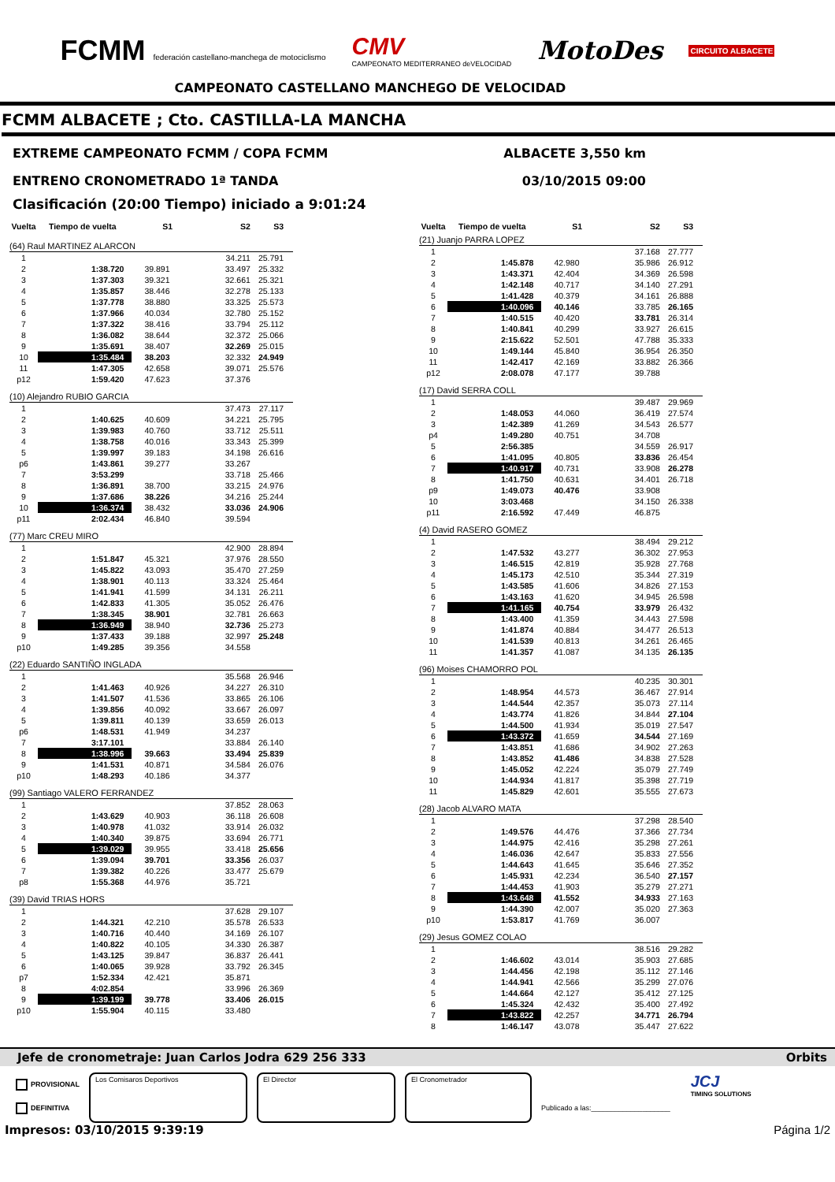FCMM federación castellano-manchega de motociclismo
CMV
CAMPEONATO MEDITERRANEO deVELOCIDAD
MotoDes
CIRCUITO ALBACETE
CAMPEONATO CASTELLANO MANCHEGO DE VELOCIDAD
FCMM ALBACETE ; Cto. CASTILLA-LA MANCHA
EXTREME CAMPEONATO FCMM / COPA FCMM
ALBACETE 3,550 km
ENTRENO CRONOMETRADO 1ª TANDA 03/10/2015 09:00
Clasificación (20:00 Tiempo) iniciado a 9:01:24
| Vuelta | Tiempo de vuelta | S1 | S2 | S3 |
| --- | --- | --- | --- | --- |
| (64) Raul MARTINEZ ALARCON | | | | |
| 1 | | | 34.211 | 25.791 |
| 2 | 1:38.720 | 39.891 | 33.497 | 25.332 |
| 3 | 1:37.303 | 39.321 | 32.661 | 25.321 |
| 4 | 1:35.857 | 38.446 | 32.278 | 25.133 |
| 5 | 1:37.778 | 38.880 | 33.325 | 25.573 |
| 6 | 1:37.966 | 40.034 | 32.780 | 25.152 |
| 7 | 1:37.322 | 38.416 | 33.794 | 25.112 |
| 8 | 1:36.082 | 38.644 | 32.372 | 25.066 |
| 9 | 1:35.691 | 38.407 | 32.269 | 25.015 |
| 10 | 1:35.484 | 38.203 | 32.332 | 24.949 |
| 11 | 1:47.305 | 42.658 | 39.071 | 25.576 |
| p12 | 1:59.420 | 47.623 | 37.376 | |
| (10) Alejandro RUBIO GARCIA | | | | |
| 1 | | | 37.473 | 27.117 |
| 2 | 1:40.625 | 40.609 | 34.221 | 25.795 |
| 3 | 1:39.983 | 40.760 | 33.712 | 25.511 |
| 4 | 1:38.758 | 40.016 | 33.343 | 25.399 |
| 5 | 1:39.997 | 39.183 | 34.198 | 26.616 |
| p6 | 1:43.861 | 39.277 | 33.267 | |
| 7 | 3:53.299 | | 33.718 | 25.466 |
| 8 | 1:36.891 | 38.700 | 33.215 | 24.976 |
| 9 | 1:37.686 | 38.226 | 34.216 | 25.244 |
| 10 | 1:36.374 | 38.432 | 33.036 | 24.906 |
| p11 | 2:02.434 | 46.840 | 39.594 | |
| (77) Marc CREU MIRO | | | | |
| 1 | | | 42.900 | 28.894 |
| 2 | 1:51.847 | 45.321 | 37.976 | 28.550 |
| 3 | 1:45.822 | 43.093 | 35.470 | 27.259 |
| 4 | 1:38.901 | 40.113 | 33.324 | 25.464 |
| 5 | 1:41.941 | 41.599 | 34.131 | 26.211 |
| 6 | 1:42.833 | 41.305 | 35.052 | 26.476 |
| 7 | 1:38.345 | 38.901 | 32.781 | 26.663 |
| 8 | 1:36.949 | 38.940 | 32.736 | 25.273 |
| 9 | 1:37.433 | 39.188 | 32.997 | 25.248 |
| p10 | 1:49.285 | 39.356 | 34.558 | |
| (22) Eduardo SANTIÑO INGLADA | | | | |
| 1 | | | 35.568 | 26.946 |
| 2 | 1:41.463 | 40.926 | 34.227 | 26.310 |
| 3 | 1:41.507 | 41.536 | 33.865 | 26.106 |
| 4 | 1:39.856 | 40.092 | 33.667 | 26.097 |
| 5 | 1:39.811 | 40.139 | 33.659 | 26.013 |
| p6 | 1:48.531 | 41.949 | 34.237 | |
| 7 | 3:17.101 | | 33.884 | 26.140 |
| 8 | 1:38.996 | 39.663 | 33.494 | 25.839 |
| 9 | 1:41.531 | 40.871 | 34.584 | 26.076 |
| p10 | 1:48.293 | 40.186 | 34.377 | |
| (99) Santiago VALERO FERRANDEZ | | | | |
| 1 | | | 37.852 | 28.063 |
| 2 | 1:43.629 | 40.903 | 36.118 | 26.608 |
| 3 | 1:40.978 | 41.032 | 33.914 | 26.032 |
| 4 | 1:40.340 | 39.875 | 33.694 | 26.771 |
| 5 | 1:39.029 | 39.955 | 33.418 | 25.656 |
| 6 | 1:39.094 | 39.701 | 33.356 | 26.037 |
| 7 | 1:39.382 | 40.226 | 33.477 | 25.679 |
| p8 | 1:55.368 | 44.976 | 35.721 | |
| (39) David TRIAS HORS | | | | |
| 1 | | | 37.628 | 29.107 |
| 2 | 1:44.321 | 42.210 | 35.578 | 26.533 |
| 3 | 1:40.716 | 40.440 | 34.169 | 26.107 |
| 4 | 1:40.822 | 40.105 | 34.330 | 26.387 |
| 5 | 1:43.125 | 39.847 | 36.837 | 26.441 |
| 6 | 1:40.065 | 39.928 | 33.792 | 26.345 |
| p7 | 1:52.334 | 42.421 | 35.871 | |
| 8 | 4:02.854 | | 33.996 | 26.369 |
| 9 | 1:39.199 | 39.778 | 33.406 | 26.015 |
| p10 | 1:55.904 | 40.115 | 33.480 | |
| Vuelta | Tiempo de vuelta | S1 | S2 | S3 |
| --- | --- | --- | --- | --- |
| (21) Juanjo PARRA LOPEZ | | | | |
| 1 | | | 37.168 | 27.777 |
| 2 | 1:45.878 | 42.980 | 35.986 | 26.912 |
| 3 | 1:43.371 | 42.404 | 34.369 | 26.598 |
| 4 | 1:42.148 | 40.717 | 34.140 | 27.291 |
| 5 | 1:41.428 | 40.379 | 34.161 | 26.888 |
| 6 | 1:40.096 | 40.146 | 33.785 | 26.165 |
| 7 | 1:40.515 | 40.420 | 33.781 | 26.314 |
| 8 | 1:40.841 | 40.299 | 33.927 | 26.615 |
| 9 | 2:15.622 | 52.501 | 47.788 | 35.333 |
| 10 | 1:49.144 | 45.840 | 36.954 | 26.350 |
| 11 | 1:42.417 | 42.169 | 33.882 | 26.366 |
| p12 | 2:08.078 | 47.177 | 39.788 | |
| (17) David SERRA COLL | | | | |
| 1 | | | 39.487 | 29.969 |
| 2 | 1:48.053 | 44.060 | 36.419 | 27.574 |
| 3 | 1:42.389 | 41.269 | 34.543 | 26.577 |
| p4 | 1:49.280 | 40.751 | 34.708 | |
| 5 | 2:56.385 | | 34.559 | 26.917 |
| 6 | 1:41.095 | 40.805 | 33.836 | 26.454 |
| 7 | 1:40.917 | 40.731 | 33.908 | 26.278 |
| 8 | 1:41.750 | 40.631 | 34.401 | 26.718 |
| p9 | 1:49.073 | 40.476 | 33.908 | |
| 10 | 3:03.468 | | 34.150 | 26.338 |
| p11 | 2:16.592 | 47.449 | 46.875 | |
| (4) David RASERO GOMEZ | | | | |
| 1 | | | 38.494 | 29.212 |
| 2 | 1:47.532 | 43.277 | 36.302 | 27.953 |
| 3 | 1:46.515 | 42.819 | 35.928 | 27.768 |
| 4 | 1:45.173 | 42.510 | 35.344 | 27.319 |
| 5 | 1:43.585 | 41.606 | 34.826 | 27.153 |
| 6 | 1:43.163 | 41.620 | 34.945 | 26.598 |
| 7 | 1:41.165 | 40.754 | 33.979 | 26.432 |
| 8 | 1:43.400 | 41.359 | 34.443 | 27.598 |
| 9 | 1:41.874 | 40.884 | 34.477 | 26.513 |
| 10 | 1:41.539 | 40.813 | 34.261 | 26.465 |
| 11 | 1:41.357 | 41.087 | 34.135 | 26.135 |
| (96) Moises CHAMORRO POL | | | | |
| 1 | | | 40.235 | 30.301 |
| 2 | 1:48.954 | 44.573 | 36.467 | 27.914 |
| 3 | 1:44.544 | 42.357 | 35.073 | 27.114 |
| 4 | 1:43.774 | 41.826 | 34.844 | 27.104 |
| 5 | 1:44.500 | 41.934 | 35.019 | 27.547 |
| 6 | 1:43.372 | 41.659 | 34.544 | 27.169 |
| 7 | 1:43.851 | 41.686 | 34.902 | 27.263 |
| 8 | 1:43.852 | 41.486 | 34.838 | 27.528 |
| 9 | 1:45.052 | 42.224 | 35.079 | 27.749 |
| 10 | 1:44.934 | 41.817 | 35.398 | 27.719 |
| 11 | 1:45.829 | 42.601 | 35.555 | 27.673 |
| (28) Jacob ALVARO MATA | | | | |
| 1 | | | 37.298 | 28.540 |
| 2 | 1:49.576 | 44.476 | 37.366 | 27.734 |
| 3 | 1:44.975 | 42.416 | 35.298 | 27.261 |
| 4 | 1:46.036 | 42.647 | 35.833 | 27.556 |
| 5 | 1:44.643 | 41.645 | 35.646 | 27.352 |
| 6 | 1:45.931 | 42.234 | 36.540 | 27.157 |
| 7 | 1:44.453 | 41.903 | 35.279 | 27.271 |
| 8 | 1:43.648 | 41.552 | 34.933 | 27.163 |
| 9 | 1:44.390 | 42.007 | 35.020 | 27.363 |
| p10 | 1:53.817 | 41.769 | 36.007 | |
| (29) Jesus GOMEZ COLAO | | | | |
| 1 | | | 38.516 | 29.282 |
| 2 | 1:46.602 | 43.014 | 35.903 | 27.685 |
| 3 | 1:44.456 | 42.198 | 35.112 | 27.146 |
| 4 | 1:44.941 | 42.566 | 35.299 | 27.076 |
| 5 | 1:44.664 | 42.127 | 35.412 | 27.125 |
| 6 | 1:45.324 | 42.432 | 35.400 | 27.492 |
| 7 | 1:43.822 | 42.257 | 34.771 | 26.794 |
| 8 | 1:46.147 | 43.078 | 35.447 | 27.622 |
Jefe de cronometraje: Juan Carlos Jodra 629 256 333 Orbits
PROVISIONAL
DEFINITIVA
Los Comisaros Deportivos El Director El Cronometrador
Publicado a las:____________________
JCJ
TIMING SOLUTIONS
Impresos: 03/10/2015 9:39:19 Página 1/2